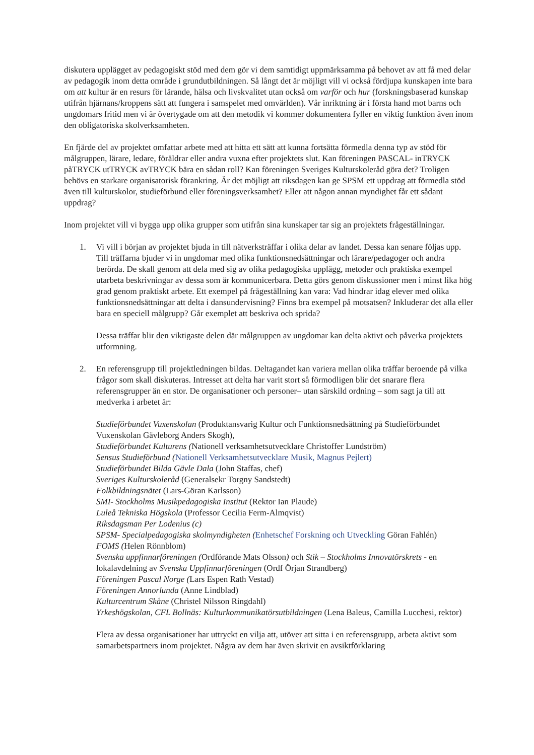diskutera upplägget av pedagogiskt stöd med dem gör vi dem samtidigt uppmärksamma på behovet av att få med delar av pedagogik inom detta område i grundutbildningen. Så långt det är möjligt vill vi också fördjupa kunskapen inte bara om att kultur är en resurs för lärande, hälsa och livskvalitet utan också om varför och hur (forskningsbaserad kunskap utifrån hjärnans/kroppens sätt att fungera i samspelet med omvärlden). Vår inriktning är i första hand mot barns och ungdomars fritid men vi är övertygade om att den metodik vi kommer dokumentera fyller en viktig funktion även inom den obligatoriska skolverksamheten.
En fjärde del av projektet omfattar arbete med att hitta ett sätt att kunna fortsätta förmedla denna typ av stöd för målgruppen, lärare, ledare, föräldrar eller andra vuxna efter projektets slut. Kan föreningen PASCAL- inTRYCK påTRYCK utTRYCK avTRYCK bära en sådan roll? Kan föreningen Sveriges Kulturskoleråd göra det? Troligen behövs en starkare organisatorisk förankring. Är det möjligt att riksdagen kan ge SPSM ett uppdrag att förmedla stöd även till kulturskolor, studieförbund eller föreningsverksamhet? Eller att någon annan myndighet får ett sådant uppdrag?
Inom projektet vill vi bygga upp olika grupper som utifrån sina kunskaper tar sig an projektets frågeställningar.
1. Vi vill i början av projektet bjuda in till nätverksträffar i olika delar av landet. Dessa kan senare följas upp. Till träffarna bjuder vi in ungdomar med olika funktionsnedsättningar och lärare/pedagoger och andra berörda. De skall genom att dela med sig av olika pedagogiska upplägg, metoder och praktiska exempel utarbeta beskrivningar av dessa som är kommunicerbara. Detta görs genom diskussioner men i minst lika hög grad genom praktiskt arbete. Ett exempel på frågeställning kan vara: Vad hindrar idag elever med olika funktionsnedsättningar att delta i dansundervisning? Finns bra exempel på motsatsen? Inkluderar det alla eller bara en speciell målgrupp? Går exemplet att beskriva och sprida?
Dessa träffar blir den viktigaste delen där målgruppen av ungdomar kan delta aktivt och påverka projektets utformning.
2. En referensgrupp till projektledningen bildas. Deltagandet kan variera mellan olika träffar beroende på vilka frågor som skall diskuteras. Intresset att delta har varit stort så förmodligen blir det snarare flera referensgrupper än en stor. De organisationer och personer– utan särskild ordning – som sagt ja till att medverka i arbetet är:
Studieförbundet Vuxenskolan (Produktansvarig Kultur och Funktionsnedsättning på Studieförbundet Vuxenskolan Gävleborg Anders Skogh),
Studieförbundet Kulturens (Nationell verksamhetsutvecklare Christoffer Lundström)
Sensus Studieförbund (Nationell Verksamhetsutvecklare Musik, Magnus Pejlert)
Studieförbundet Bilda Gävle Dala (John Staffas, chef)
Sveriges Kulturskoleråd (Generalsekr Torgny Sandstedt)
Folkbildningsnätet (Lars-Göran Karlsson)
SMI- Stockholms Musikpedagogiska Institut (Rektor Ian Plaude)
Luleå Tekniska Högskola (Professor Cecilia Ferm-Almqvist)
Riksdagsman Per Lodenius (c)
SPSM- Specialpedagogiska skolmyndigheten (Enhetschef Forskning och Utveckling Göran Fahlén)
FOMS (Helen Rönnblom)
Svenska uppfinnarföreningen (Ordförande Mats Olsson) och Stik – Stockholms Innovatörskrets - en lokalavdelning av Svenska Uppfinnarföreningen (Ordf Örjan Strandberg)
Föreningen Pascal Norge (Lars Espen Rath Vestad)
Föreningen Annorlunda (Anne Lindblad)
Kulturcentrum Skåne (Christel Nilsson Ringdahl)
Yrkeshögskolan, CFL Bollnäs: Kulturkommunikatörsutbildningen (Lena Baleus, Camilla Lucchesi, rektor)
Flera av dessa organisationer har uttryckt en vilja att, utöver att sitta i en referensgrupp, arbeta aktivt som samarbetspartners inom projektet. Några av dem har även skrivit en avsiktförklaring